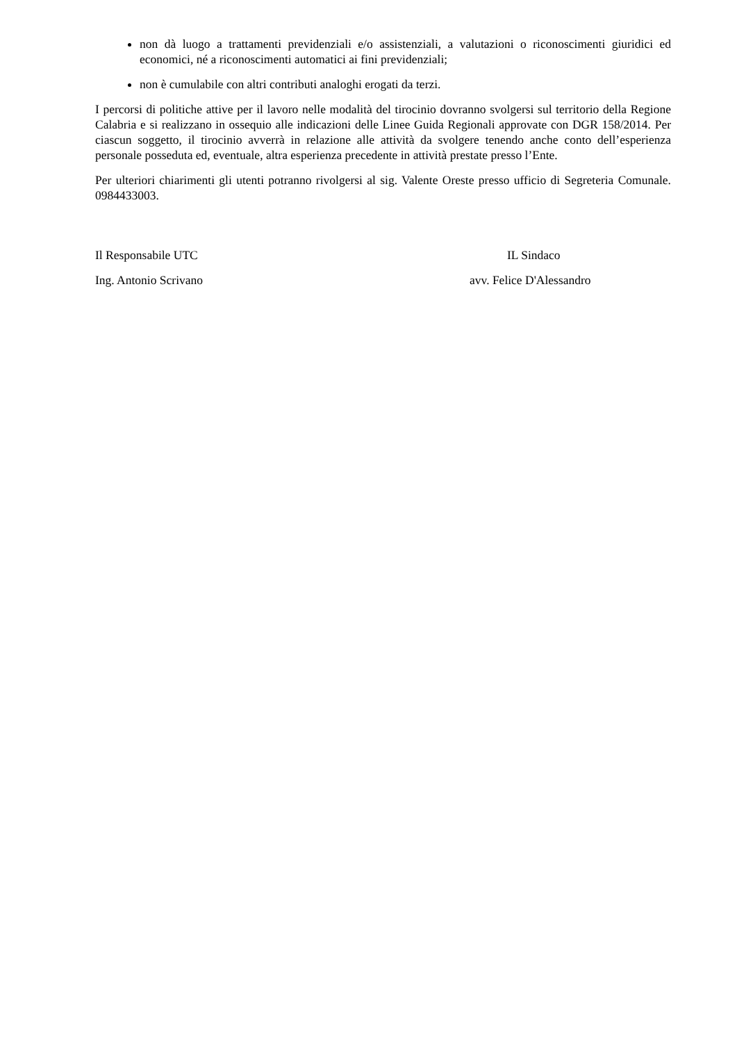non dà luogo a trattamenti previdenziali e/o assistenziali, a valutazioni o riconoscimenti giuridici ed economici, né a riconoscimenti automatici ai fini previdenziali;
non è cumulabile con altri contributi analoghi erogati da terzi.
I percorsi di politiche attive per il lavoro nelle modalità del tirocinio dovranno svolgersi sul territorio della Regione Calabria e si realizzano in ossequio alle indicazioni delle Linee Guida Regionali approvate con DGR 158/2014. Per ciascun soggetto, il tirocinio avverrà in relazione alle attività da svolgere tenendo anche conto dell’esperienza personale posseduta ed, eventuale, altra esperienza precedente in attività prestate presso l’Ente.
Per ulteriori chiarimenti gli utenti potranno rivolgersi al sig. Valente Oreste presso ufficio di Segreteria Comunale. 0984433003.
Il Responsabile UTC IL Sindaco
Ing. Antonio Scrivano avv. Felice D'Alessandro